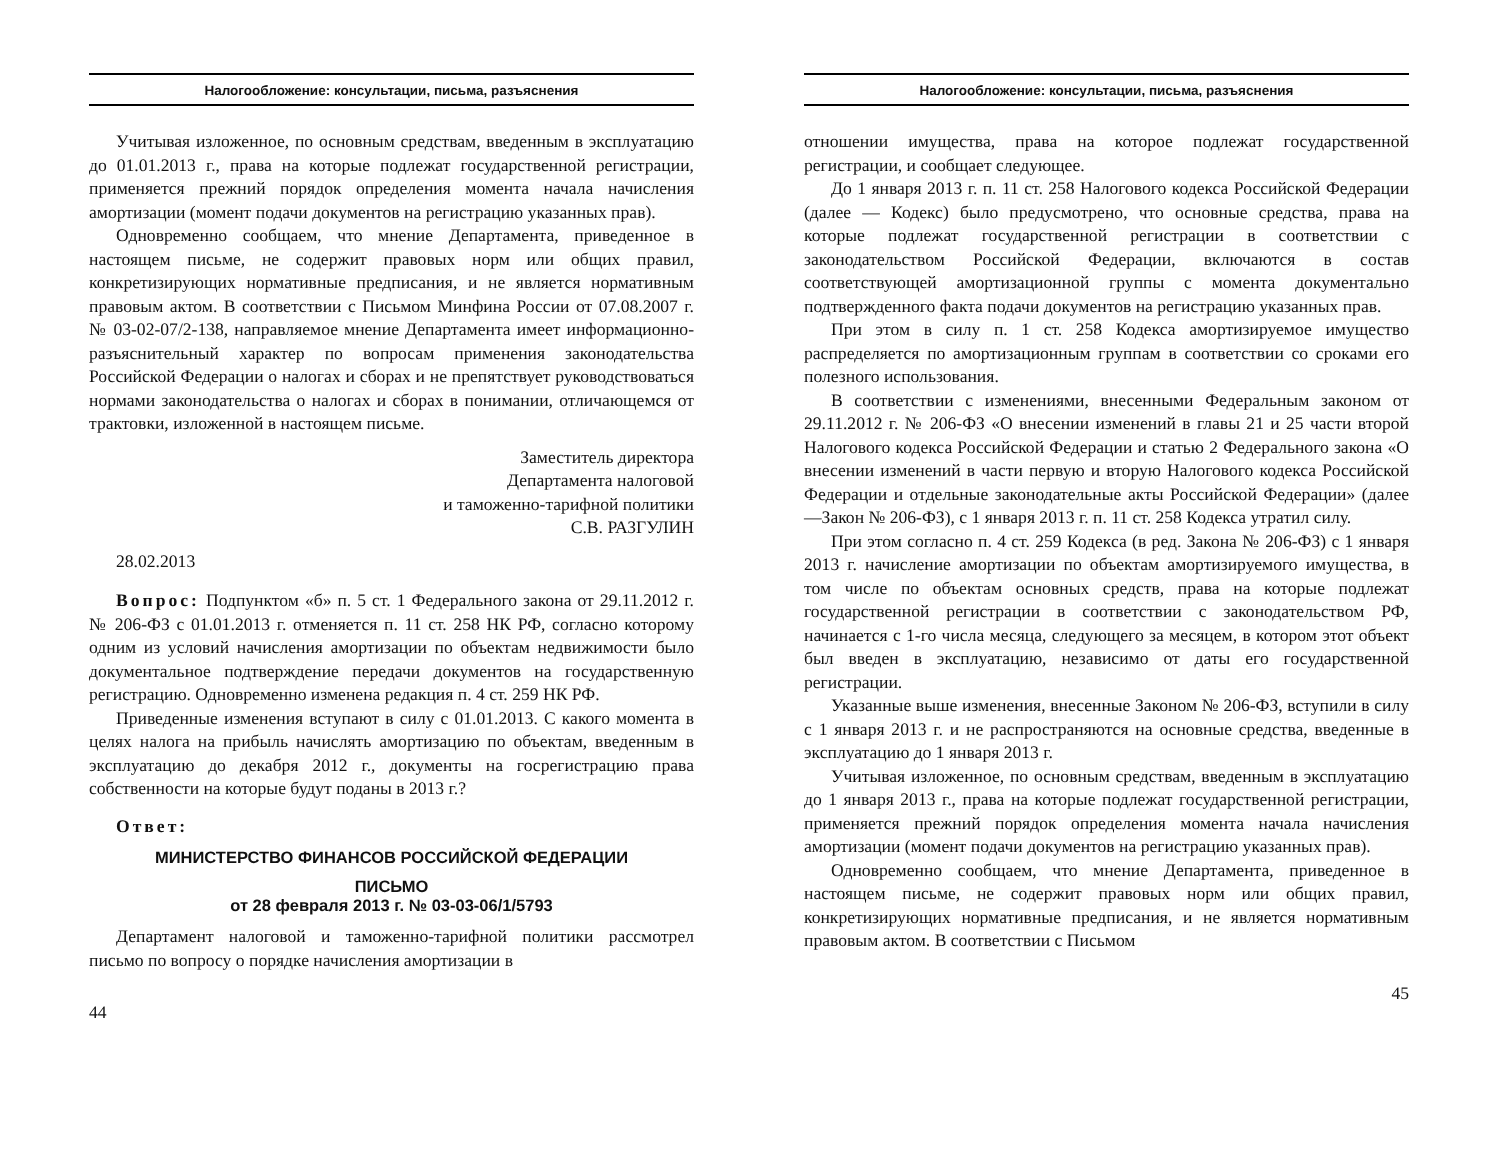Налогообложение: консультации, письма, разъяснения
Учитывая изложенное, по основным средствам, введенным в эксплуатацию до 01.01.2013 г., права на которые подлежат государственной регистрации, применяется прежний порядок определения момента начала начисления амортизации (момент подачи документов на регистрацию указанных прав).
Одновременно сообщаем, что мнение Департамента, приведенное в настоящем письме, не содержит правовых норм или общих правил, конкретизирующих нормативные предписания, и не является нормативным правовым актом. В соответствии с Письмом Минфина России от 07.08.2007 г. № 03-02-07/2-138, направляемое мнение Департамента имеет информационно-разъяснительный характер по вопросам применения законодательства Российской Федерации о налогах и сборах и не препятствует руководствоваться нормами законодательства о налогах и сборах в понимании, отличающемся от трактовки, изложенной в настоящем письме.
Заместитель директора
Департамента налоговой
и таможенно-тарифной политики
С.В. РАЗГУЛИН
28.02.2013
Вопрос: Подпунктом «б» п. 5 ст. 1 Федерального закона от 29.11.2012 г. № 206-ФЗ с 01.01.2013 г. отменяется п. 11 ст. 258 НК РФ, согласно которому одним из условий начисления амортизации по объектам недвижимости было документальное подтверждение передачи документов на государственную регистрацию. Одновременно изменена редакция п. 4 ст. 259 НК РФ.
Приведенные изменения вступают в силу с 01.01.2013. С какого момента в целях налога на прибыль начислять амортизацию по объектам, введенным в эксплуатацию до декабря 2012 г., документы на госрегистрацию права собственности на которые будут поданы в 2013 г.?
Ответ:
МИНИСТЕРСТВО ФИНАНСОВ РОССИЙСКОЙ ФЕДЕРАЦИИ
ПИСЬМО
от 28 февраля 2013 г. № 03-03-06/1/5793
Департамент налоговой и таможенно-тарифной политики рассмотрел письмо по вопросу о порядке начисления амортизации в
44
Налогообложение: консультации, письма, разъяснения
отношении имущества, права на которое подлежат государственной регистрации, и сообщает следующее.
До 1 января 2013 г. п. 11 ст. 258 Налогового кодекса Российской Федерации (далее — Кодекс) было предусмотрено, что основные средства, права на которые подлежат государственной регистрации в соответствии с законодательством Российской Федерации, включаются в состав соответствующей амортизационной группы с момента документально подтвержденного факта подачи документов на регистрацию указанных прав.
При этом в силу п. 1 ст. 258 Кодекса амортизируемое имущество распределяется по амортизационным группам в соответствии со сроками его полезного использования.
В соответствии с изменениями, внесенными Федеральным законом от 29.11.2012 г. № 206-ФЗ «О внесении изменений в главы 21 и 25 части второй Налогового кодекса Российской Федерации и статью 2 Федерального закона «О внесении изменений в части первую и вторую Налогового кодекса Российской Федерации и отдельные законодательные акты Российской Федерации» (далее —Закон № 206-ФЗ), с 1 января 2013 г. п. 11 ст. 258 Кодекса утратил силу.
При этом согласно п. 4 ст. 259 Кодекса (в ред. Закона № 206-ФЗ) с 1 января 2013 г. начисление амортизации по объектам амортизируемого имущества, в том числе по объектам основных средств, права на которые подлежат государственной регистрации в соответствии с законодательством РФ, начинается с 1-го числа месяца, следующего за месяцем, в котором этот объект был введен в эксплуатацию, независимо от даты его государственной регистрации.
Указанные выше изменения, внесенные Законом № 206-ФЗ, вступили в силу с 1 января 2013 г. и не распространяются на основные средства, введенные в эксплуатацию до 1 января 2013 г.
Учитывая изложенное, по основным средствам, введенным в эксплуатацию до 1 января 2013 г., права на которые подлежат государственной регистрации, применяется прежний порядок определения момента начала начисления амортизации (момент подачи документов на регистрацию указанных прав).
Одновременно сообщаем, что мнение Департамента, приведенное в настоящем письме, не содержит правовых норм или общих правил, конкретизирующих нормативные предписания, и не является нормативным правовым актом. В соответствии с Письмом
45